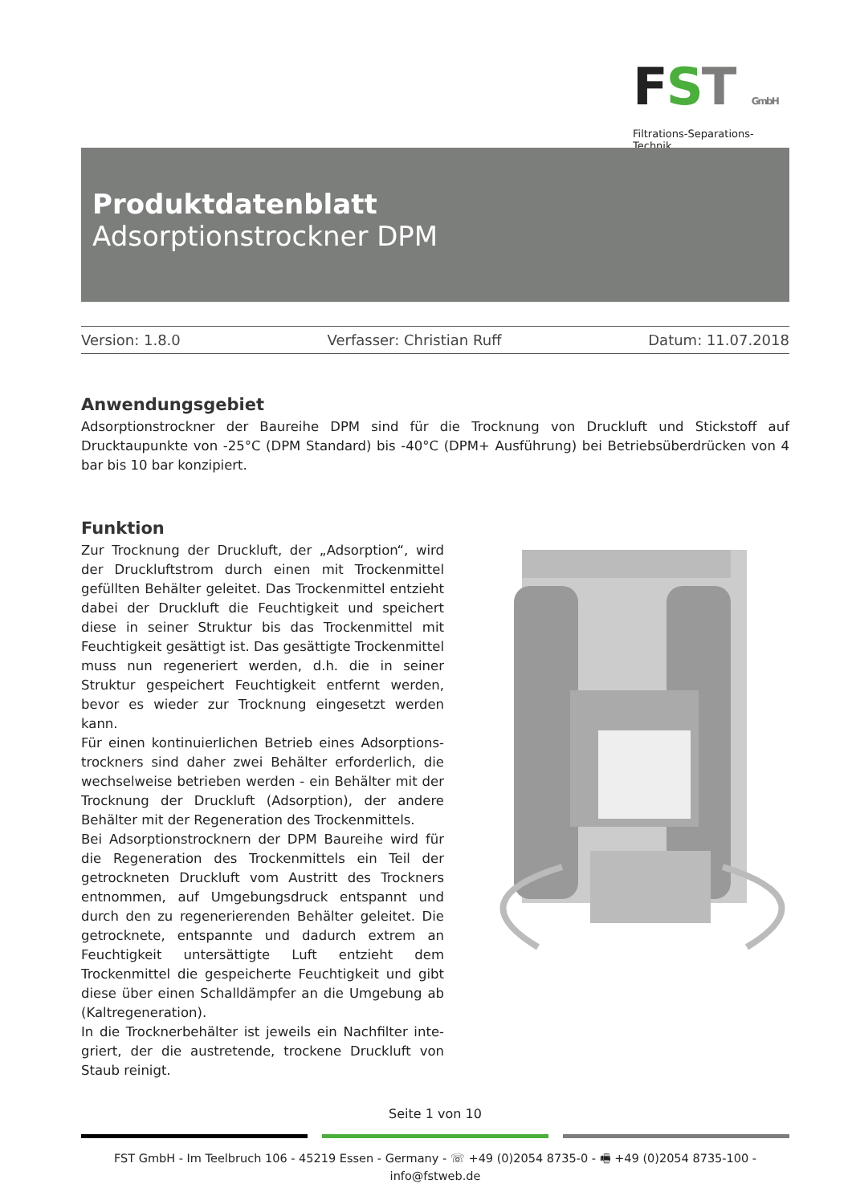FST GmbH
Filtrations-Separations-Technik
Produktdatenblatt
Adsorptionstrockner DPM
Version: 1.8.0 Verfasser: Christian Ruff Datum: 11.07.2018
Anwendungsgebiet
Adsorptionstrockner der Baureihe DPM sind für die Trocknung von Druckluft und Stickstoff auf Drucktaupunkte von -25°C (DPM Standard) bis -40°C (DPM+ Ausführung) bei Betriebsüberdrücken von 4 bar bis 10 bar konzipiert.
Funktion
Zur Trocknung der Druckluft, der „Adsorption“, wird der Druckluftstrom durch einen mit Trockenmittel gefüllten Behälter geleitet. Das Trockenmittel entzieht dabei der Druckluft die Feuchtigkeit und speichert diese in seiner Struktur bis das Trockenmittel mit Feuchtigkeit gesättigt ist. Das gesättigte Trockenmittel muss nun regeneriert werden, d.h. die in seiner Struktur gespeichert Feuchtig­keit entfernt werden, bevor es wieder zur Trocknung ein­gesetzt werden kann.
Für einen kontinuierlichen Betrieb eines Adsorptions­trockners sind daher zwei Behälter erforderlich, die wech­selweise betrieben werden - ein Behälter mit der Trock­nung der Druckluft (Adsorption), der andere Behälter mit der Regeneration des Trockenmittels.
Bei Adsorptionstrocknern der DPM Baureihe wird für die Regeneration des Trockenmittels ein Teil der getrockne­ten Druckluft vom Austritt des Trockners entnommen, auf Umgebungsdruck entspannt und durch den zu regenerie­renden Behälter geleitet. Die getrocknete, entspannte und dadurch extrem an Feuchtigkeit untersättigte Luft entzieht dem Trockenmittel die gespeicherte Feuchtigkeit und gibt diese über einen Schalldämpfer an die Umge­bung ab (Kaltregeneration).
In die Trocknerbehälter ist jeweils ein Nachfilter inte­griert, der die austretende, trockene Druckluft von Staub reinigt.
Seite 1 von 10
FST GmbH - Im Teelbruch 106 - 45219 Essen - Germany - ☏ +49 (0)2054 8735-0 - 🖷 +49 (0)2054 8735-100 - info@fstweb.de